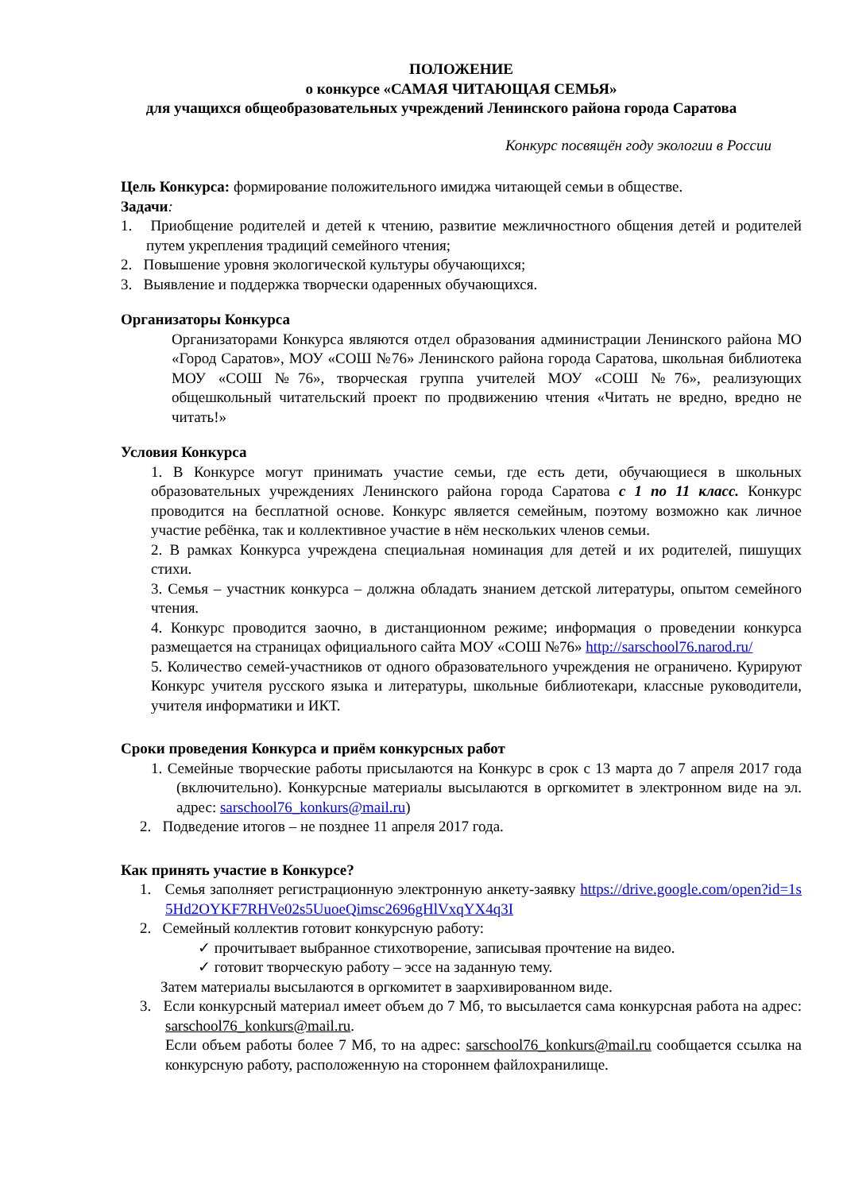ПОЛОЖЕНИЕ
о конкурсе «САМАЯ ЧИТАЮЩАЯ СЕМЬЯ»
для учащихся общеобразовательных учреждений Ленинского района города Саратова
Конкурс посвящён году экологии в России
Цель Конкурса: формирование положительного имиджа читающей семьи в обществе.
Задачи:
1. Приобщение родителей и детей к чтению, развитие межличностного общения детей и родителей путем укрепления традиций семейного чтения;
2. Повышение уровня экологической культуры обучающихся;
3. Выявление и поддержка творчески одаренных обучающихся.
Организаторы Конкурса
Организаторами Конкурса являются отдел образования администрации Ленинского района МО «Город Саратов», МОУ «СОШ №76» Ленинского района города Саратова, школьная библиотека МОУ «СОШ №76», творческая группа учителей МОУ «СОШ №76», реализующих общешкольный читательский проект по продвижению чтения «Читать не вредно, вредно не читать!»
Условия Конкурса
1. В Конкурсе могут принимать участие семьи, где есть дети, обучающиеся в школьных образовательных учреждениях Ленинского района города Саратова с 1 по 11 класс. Конкурс проводится на бесплатной основе. Конкурс является семейным, поэтому возможно как личное участие ребёнка, так и коллективное участие в нём нескольких членов семьи.
2. В рамках Конкурса учреждена специальная номинация для детей и их родителей, пишущих стихи.
3. Семья – участник конкурса – должна обладать знанием детской литературы, опытом семейного чтения.
4. Конкурс проводится заочно, в дистанционном режиме; информация о проведении конкурса размещается на страницах официального сайта МОУ «СОШ №76» http://sarschool76.narod.ru/
5. Количество семей-участников от одного образовательного учреждения не ограничено. Курируют Конкурс учителя русского языка и литературы, школьные библиотекари, классные руководители, учителя информатики и ИКТ.
Сроки проведения Конкурса и приём конкурсных работ
1. Семейные творческие работы присылаются на Конкурс в срок с 13 марта до 7 апреля 2017 года (включительно). Конкурсные материалы высылаются в оргкомитет в электронном виде на эл. адрес: sarschool76_konkurs@mail.ru)
2. Подведение итогов – не позднее 11 апреля 2017 года.
Как принять участие в Конкурсе?
1. Семья заполняет регистрационную электронную анкету-заявку https://drive.google.com/open?id=1s5Hd2OYKF7RHVe02s5UuoeQimsc2696gHlVxqYX4q3I
2. Семейный коллектив готовит конкурсную работу:
✓ прочитывает выбранное стихотворение, записывая прочтение на видео.
✓ готовит творческую работу – эссе на заданную тему.
Затем материалы высылаются в оргкомитет в заархивированном виде.
3. Если конкурсный материал имеет объем до 7 Мб, то высылается сама конкурсная работа на адрес: sarschool76_konkurs@mail.ru.
Если объем работы более 7 Мб, то на адрес: sarschool76_konkurs@mail.ru сообщается ссылка на конкурсную работу, расположенную на стороннем файлохранилище.